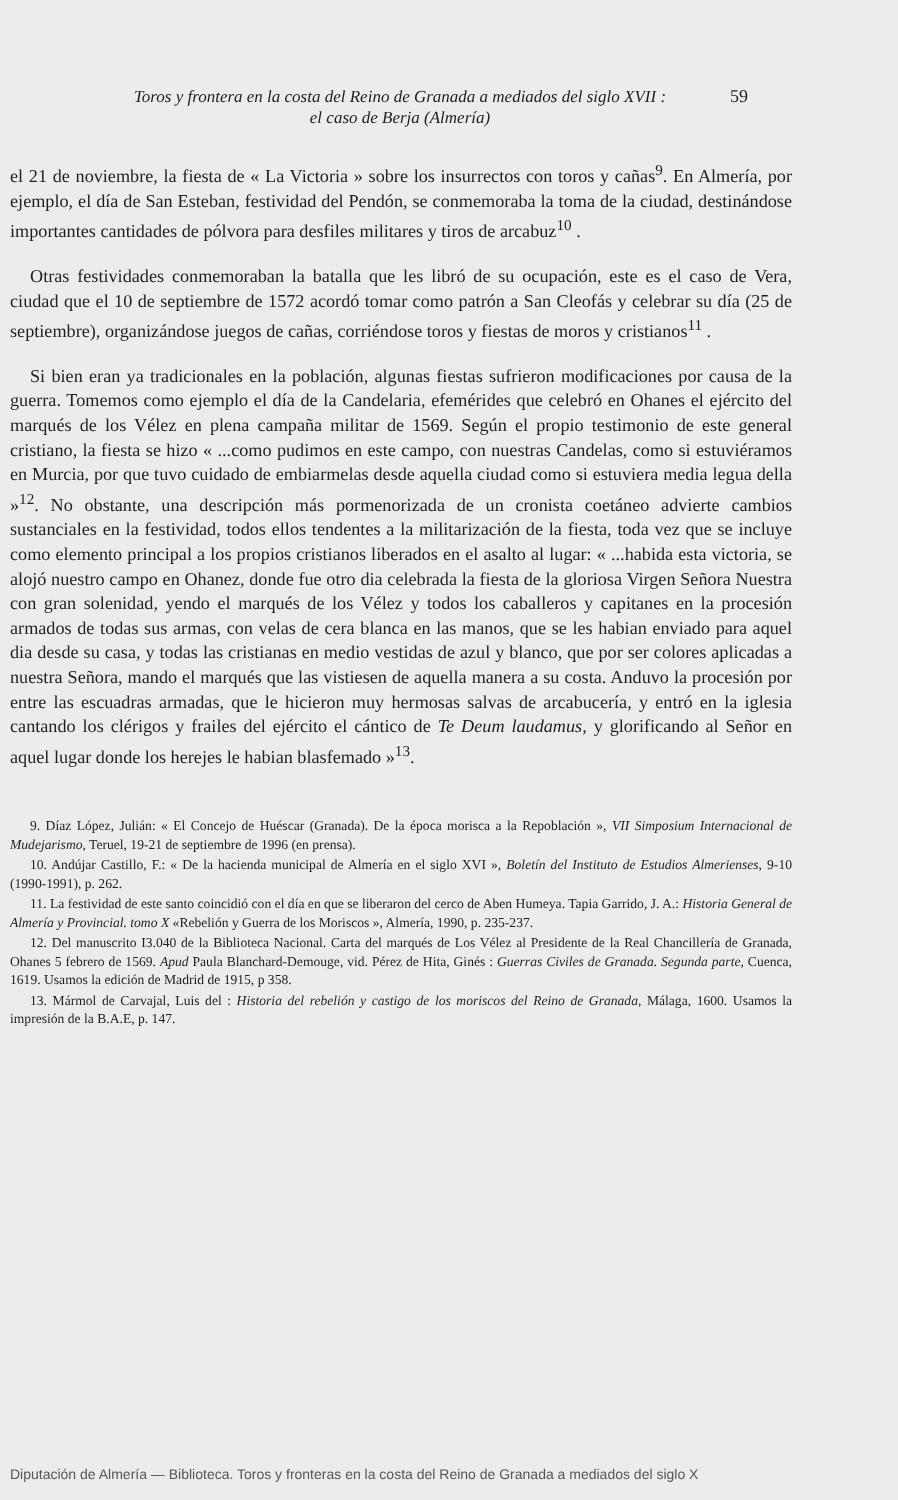Toros y frontera en la costa del Reino de Granada a mediados del siglo XVII :
el caso de Berja (Almería)
59
el 21 de noviembre, la fiesta de « La Victoria » sobre los insurrectos con toros y cañas<sup>9</sup>. En Almería, por ejemplo, el día de San Esteban, festividad del Pendón, se conmemoraba la toma de la ciudad, destinándose importantes cantidades de pólvora para desfiles militares y tiros de arcabuz<sup>10</sup> .
Otras festividades conmemoraban la batalla que les libró de su ocupación, este es el caso de Vera, ciudad que el 10 de septiembre de 1572 acordó tomar como patrón a San Cleofás y celebrar su día (25 de septiembre), organizándose juegos de cañas, corriéndose toros y fiestas de moros y cristianos<sup>11</sup> .
Si bien eran ya tradicionales en la población, algunas fiestas sufrieron modificaciones por causa de la guerra. Tomemos como ejemplo el día de la Candelaria, efemérides que celebró en Ohanes el ejército del marqués de los Vélez en plena campaña militar de 1569. Según el propio testimonio de este general cristiano, la fiesta se hizo « ...como pudimos en este campo, con nuestras Candelas, como si estuviéramos en Murcia, por que tuvo cuidado de embiarmelas desde aquella ciudad como si estuviera media legua della »<sup>12</sup>. No obstante, una descripción más pormenorizada de un cronista coetáneo advierte cambios sustanciales en la festividad, todos ellos tendentes a la militarización de la fiesta, toda vez que se incluye como elemento principal a los propios cristianos liberados en el asalto al lugar: « ...habida esta victoria, se alojó nuestro campo en Ohanez, donde fue otro dia celebrada la fiesta de la gloriosa Virgen Señora Nuestra con gran solenidad, yendo el marqués de los Vélez y todos los caballeros y capitanes en la procesión armados de todas sus armas, con velas de cera blanca en las manos, que se les habian enviado para aquel dia desde su casa, y todas las cristianas en medio vestidas de azul y blanco, que por ser colores aplicadas a nuestra Señora, mando el marqués que las vistiesen de aquella manera a su costa. Anduvo la procesión por entre las escuadras armadas, que le hicieron muy hermosas salvas de arcabucería, y entró en la iglesia cantando los clérigos y frailes del ejército el cántico de Te Deum laudamus, y glorificando al Señor en aquel lugar donde los herejes le habian blasfemado »<sup>13</sup>.
9. Díaz López, Julián: « El Concejo de Huéscar (Granada). De la época morisca a la Repoblación », VII Simposium Internacional de Mudejarismo, Teruel, 19-21 de septiembre de 1996 (en prensa).
10. Andújar Castillo, F.: « De la hacienda municipal de Almería en el siglo XVI », Boletín del Instituto de Estudios Almerienses, 9-10 (1990-1991), p. 262.
11. La festividad de este santo coincidió con el día en que se liberaron del cerco de Aben Humeya. Tapia Garrido, J. A.: Historia General de Almería y Provincial. tomo X «Rebelión y Guerra de los Moriscos », Almería, 1990, p. 235-237.
12. Del manuscrito I3.040 de la Biblioteca Nacional. Carta del marqués de Los Vélez al Presidente de la Real Chancillería de Granada, Ohanes 5 febrero de 1569. Apud Paula Blanchard-Demouge, vid. Pérez de Hita, Ginés : Guerras Civiles de Granada. Segunda parte, Cuenca, 1619. Usamos la edición de Madrid de 1915, p 358.
13. Mármol de Carvajal, Luis del : Historia del rebelión y castigo de los moriscos del Reino de Granada, Málaga, 1600. Usamos la impresión de la B.A.E, p. 147.
Diputación de Almería — Biblioteca. Toros y fronteras en la costa del Reino de Granada a mediados del siglo X